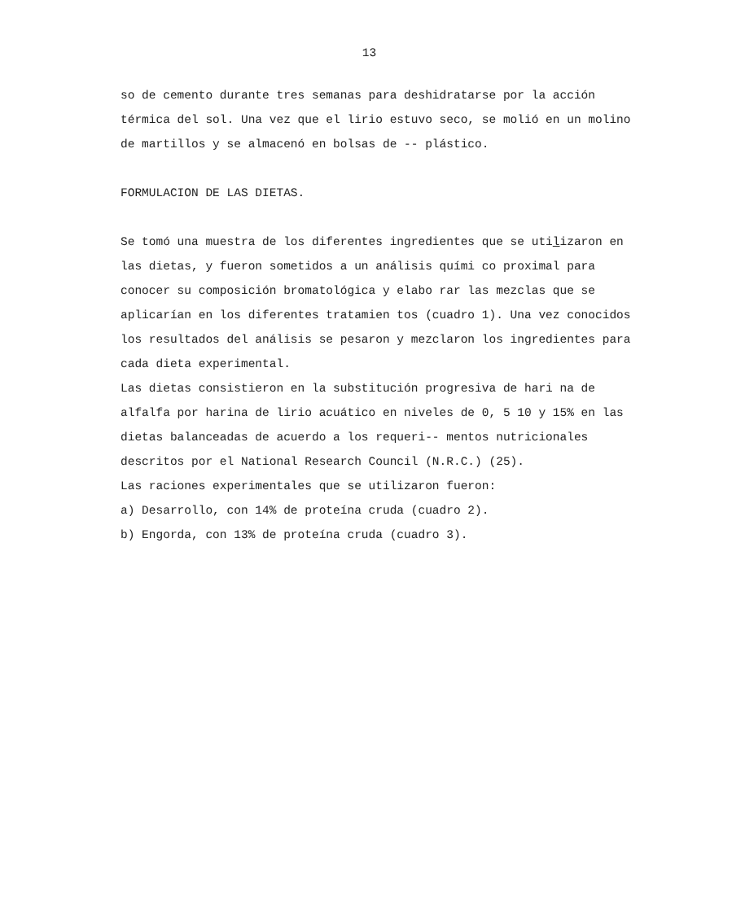13
so de cemento durante tres semanas para deshidratarse por la acción térmica del sol. Una vez que el lirio estuvo seco, se molió en un molino de martillos y se almacenó en bolsas de -- plástico.
FORMULACION DE LAS DIETAS.
Se tomó una muestra de los diferentes ingredientes que se utilizaron en las dietas, y fueron sometidos a un análisis quími co proximal para conocer su composición bromatológica y elabo rar las mezclas que se aplicarían en los diferentes tratamien tos (cuadro 1). Una vez conocidos los resultados del análisis se pesaron y mezclaron los ingredientes para cada dieta experimental.
Las dietas consistieron en la substitución progresiva de hari na de alfalfa por harina de lirio acuático en niveles de 0, 5 10 y 15% en las dietas balanceadas de acuerdo a los requeri-- mentos nutricionales descritos por el National Research Council (N.R.C.) (25).
Las raciones experimentales que se utilizaron fueron:
a) Desarrollo, con 14% de proteína cruda (cuadro 2).
b) Engorda, con 13% de proteína cruda (cuadro 3).